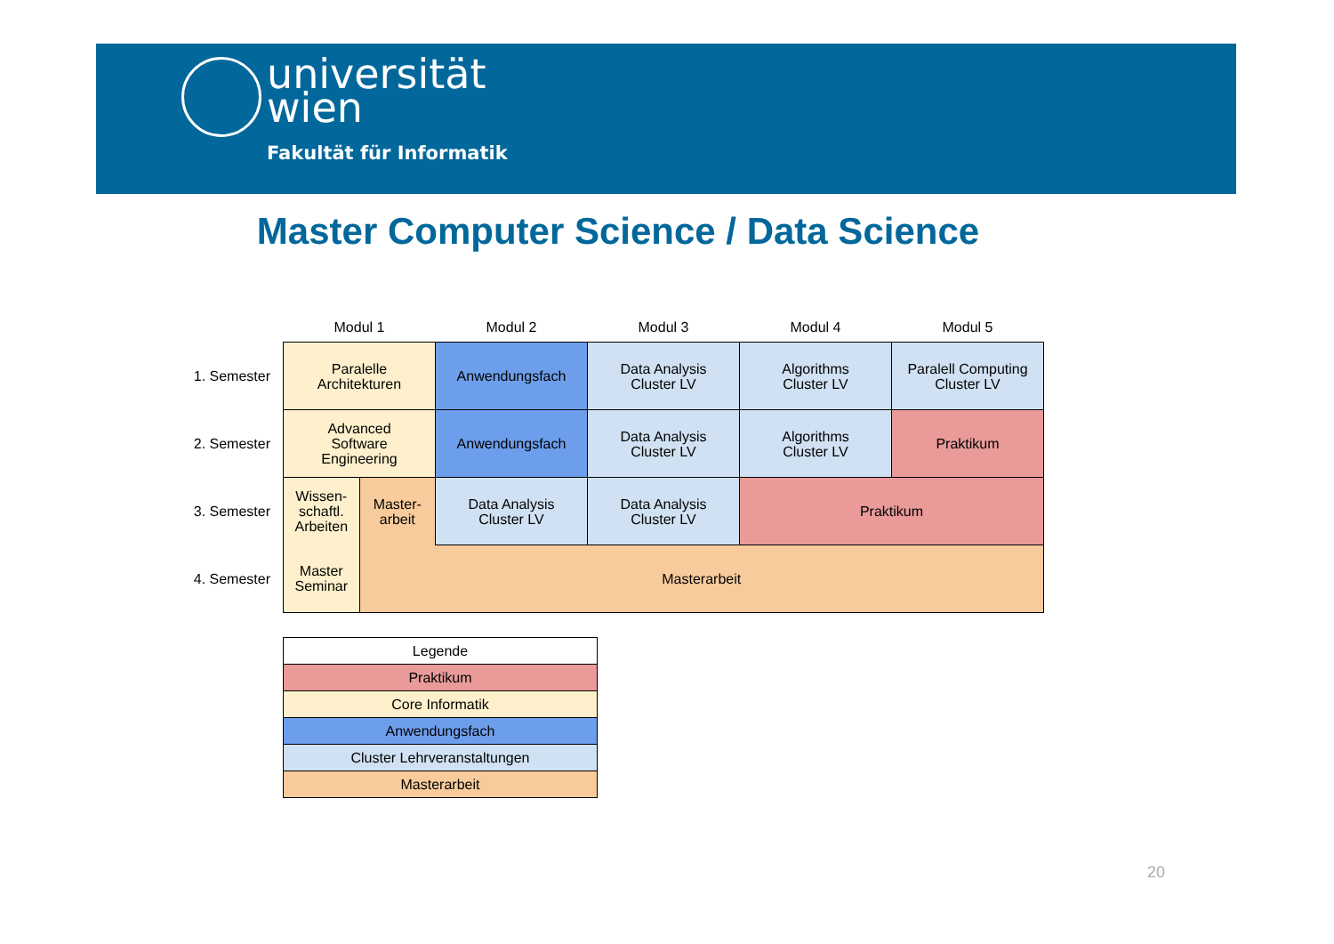universität
wien
Fakultät für Informatik
Master Computer Science / Data Science
| | Modul 1 | | Modul 2 | Modul 3 | Modul 4 | Modul 5 |
| --- | --- | --- | --- | --- | --- | --- |
| 1. Semester | Paralelle Architekturen | | Anwendungsfach | Data Analysis Cluster LV | Algorithms Cluster LV | Paralell Computing Cluster LV |
| 2. Semester | Advanced Software Engineering | | Anwendungsfach | Data Analysis Cluster LV | Algorithms Cluster LV | Praktikum |
| 3. Semester | Wissen- schaftl. Arbeiten | Master- arbeit | Data Analysis Cluster LV | Data Analysis Cluster LV | Praktikum | |
| 4. Semester | Master Seminar | Masterarbeit | | | | |
| Legende |
| Praktikum |
| Core Informatik |
| Anwendungsfach |
| Cluster Lehrveranstaltungen |
| Masterarbeit |
20